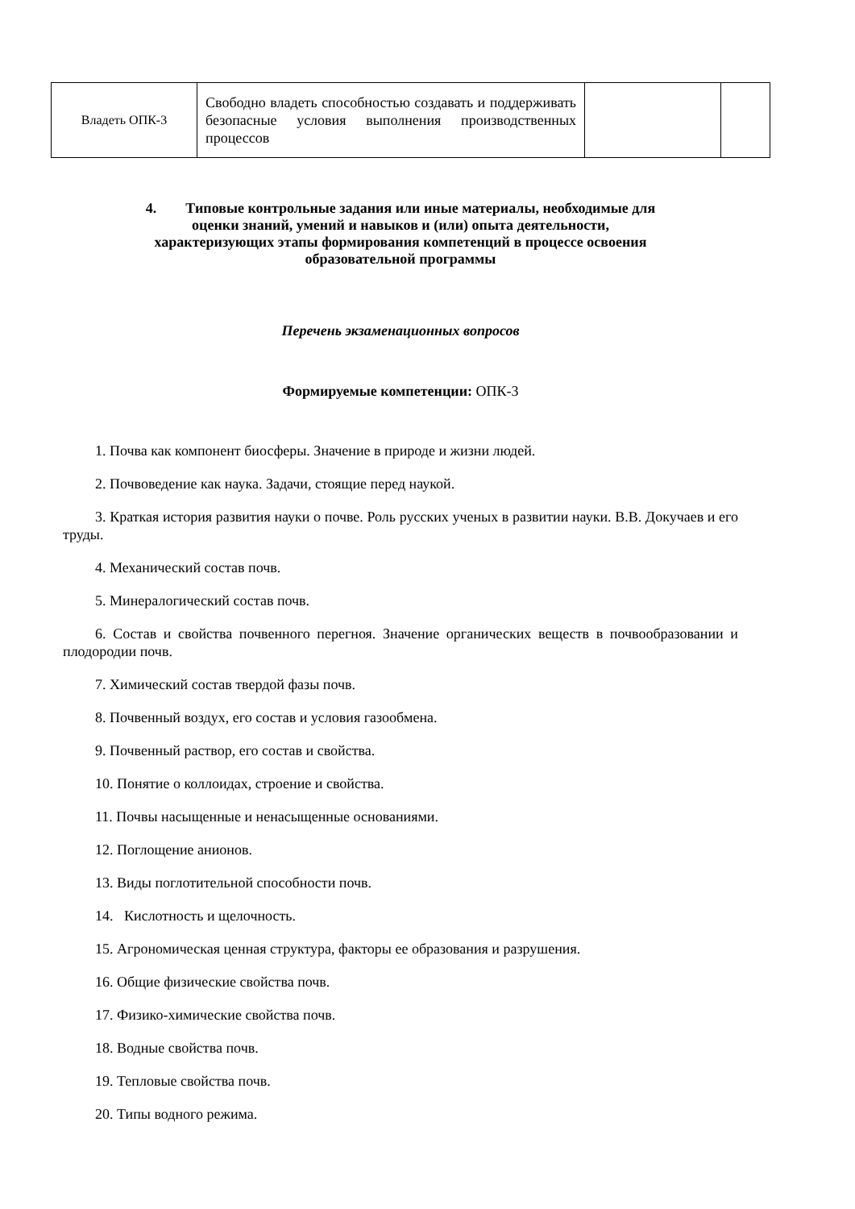| Владеть ОПК-3 | Свободно владеть способностью создавать и поддерживать безопасные условия выполнения производственных процессов | | |
4. Типовые контрольные задания или иные материалы, необходимые для
оценки знаний, умений и навыков и (или) опыта деятельности,
характеризующих этапы формирования компетенций в процессе освоения
образовательной программы
Перечень экзаменационных вопросов
Формируемые компетенции: ОПК-3
1. Почва как компонент биосферы. Значение в природе и жизни людей.
2. Почвоведение как наука. Задачи, стоящие перед наукой.
3. Краткая история развития науки о почве. Роль русских ученых в развитии науки. В.В. Докучаев и его труды.
4. Механический состав почв.
5. Минералогический состав почв.
6. Состав и свойства почвенного перегноя. Значение органических веществ в почвообразовании и плодородии почв.
7. Химический состав твердой фазы почв.
8. Почвенный воздух, его состав и условия газообмена.
9. Почвенный раствор, его состав и свойства.
10. Понятие о коллоидах, строение и свойства.
11. Почвы насыщенные и ненасыщенные основаниями.
12. Поглощение анионов.
13. Виды поглотительной способности почв.
14. Кислотность и щелочность.
15. Агрономическая ценная структура, факторы ее образования и разрушения.
16. Общие физические свойства почв.
17. Физико-химические свойства почв.
18. Водные свойства почв.
19. Тепловые свойства почв.
20. Типы водного режима.